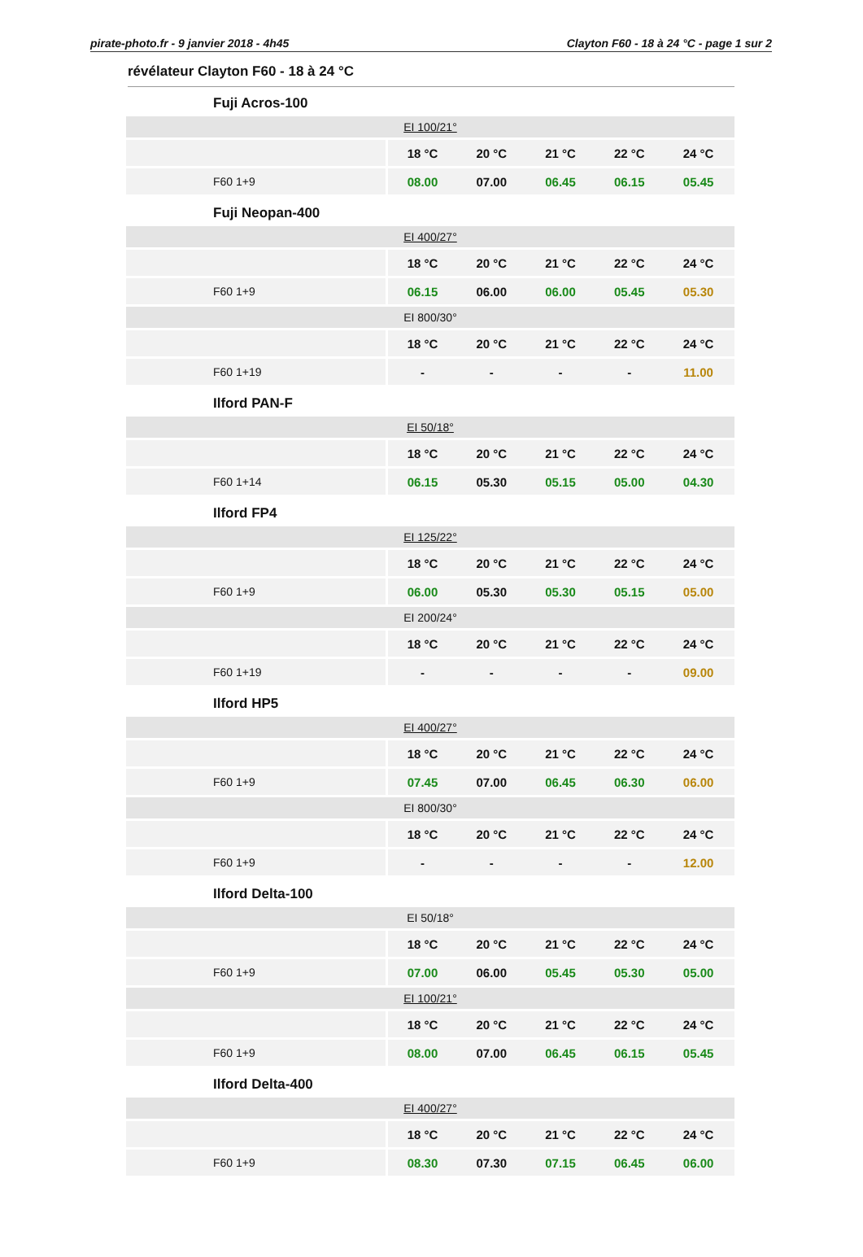pirate-photo.fr - 9 janvier 2018 - 4h45 Clayton F60 - 18 à 24 °C - page 1 sur 2
révélateur Clayton F60 - 18 à 24 °C
Fuji Acros-100
| EI 100/21° | | | | | | |
| | 18 °C | 20 °C | 21 °C | 22 °C | 24 °C | |
| F60 1+9 | 08.00 | 07.00 | 06.45 | 06.15 | 05.45 | |
Fuji Neopan-400
| EI 400/27° | | | | | | |
| | 18 °C | 20 °C | 21 °C | 22 °C | 24 °C | |
| F60 1+9 | 06.15 | 06.00 | 06.00 | 05.45 | 05.30 | |
| EI 800/30° | | | | | | |
| | 18 °C | 20 °C | 21 °C | 22 °C | 24 °C | |
| F60 1+19 | - | - | - | - | 11.00 | |
Ilford PAN-F
| EI 50/18° | | | | | | |
| | 18 °C | 20 °C | 21 °C | 22 °C | 24 °C | |
| F60 1+14 | 06.15 | 05.30 | 05.15 | 05.00 | 04.30 | |
Ilford FP4
| EI 125/22° | | | | | | |
| | 18 °C | 20 °C | 21 °C | 22 °C | 24 °C | |
| F60 1+9 | 06.00 | 05.30 | 05.30 | 05.15 | 05.00 | |
| EI 200/24° | | | | | | |
| | 18 °C | 20 °C | 21 °C | 22 °C | 24 °C | |
| F60 1+19 | - | - | - | - | 09.00 | |
Ilford HP5
| EI 400/27° | | | | | | |
| | 18 °C | 20 °C | 21 °C | 22 °C | 24 °C | |
| F60 1+9 | 07.45 | 07.00 | 06.45 | 06.30 | 06.00 | |
| EI 800/30° | | | | | | |
| | 18 °C | 20 °C | 21 °C | 22 °C | 24 °C | |
| F60 1+9 | - | - | - | - | 12.00 | |
Ilford Delta-100
| EI 50/18° | | | | | | |
| | 18 °C | 20 °C | 21 °C | 22 °C | 24 °C | |
| F60 1+9 | 07.00 | 06.00 | 05.45 | 05.30 | 05.00 | |
| EI 100/21° | | | | | | |
| | 18 °C | 20 °C | 21 °C | 22 °C | 24 °C | |
| F60 1+9 | 08.00 | 07.00 | 06.45 | 06.15 | 05.45 | |
Ilford Delta-400
| EI 400/27° | | | | | | |
| | 18 °C | 20 °C | 21 °C | 22 °C | 24 °C | |
| F60 1+9 | 08.30 | 07.30 | 07.15 | 06.45 | 06.00 | |